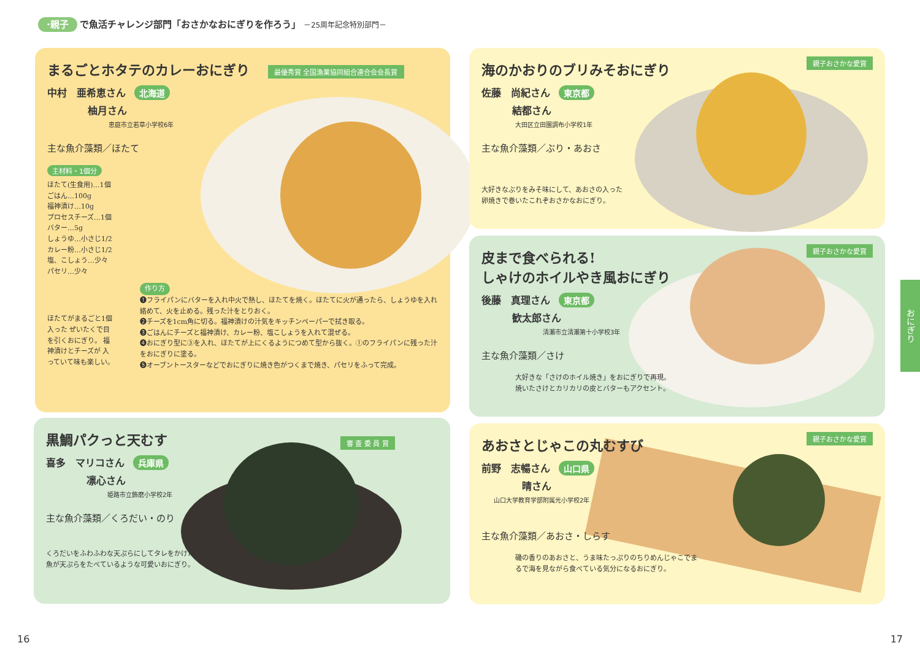·親子 で魚活チャレンジ部門「おさかなおにぎりを作ろう」 －25周年記念特別部門－
最優秀賞 全国漁業協同組合連合会会長賞
まるごとホタテのカレーおにぎり
中村　亜希恵さん 北海道
柚月さん
恵庭市立若草小学校6年
主な魚介藻類／ほたて
主材料・1個分
ほたて(生食用)…1個
ごはん…100g
福神漬け…10g
プロセスチーズ…1個
バター…5g
しょうゆ…小さじ1/2
カレー粉…小さじ1/2
塩、こしょう…少々
パセリ…少々
ほたてがまるごと1個入った ぜいたくで目を引くおにぎり。 福神漬けとチーズが 入っていて味も楽しい。
作り方
❶フライパンにバターを入れ中火で熱し、ほたてを焼く。ほたてに火が通ったら、しょうゆを入れ絡めて、火を止める。残った汁をとりおく。
❷チーズを1cm角に切る。福神漬けの汁気をキッチンペーパーで拭き取る。
❸ごはんにチーズと福神漬け、カレー粉、塩こしょうを入れて混ぜる。
❹おにぎり型に③を入れ、ほたてが上にくるようにつめて型から抜く。①のフライパンに残った汁をおにぎりに塗る。
❺オーブントースターなどでおにぎりに焼き色がつくまで焼き、パセリをふって完成。
審 査 委 員 賞
黒鯛パクっと天むす
喜多　マリコさん 兵庫県
凛心さん
姫路市立飾磨小学校2年
主な魚介藻類／くろだい・のり
くろだいをふわふわな天ぷらにしてタレをかけた、魚が天ぷらをたべているような可愛いおにぎり。
親子おさかな愛賞
海のかおりのブリみそおにぎり
佐藤　尚紀さん 東京都
結都さん
大田区立田園調布小学校1年
主な魚介藻類／ぶり・あおさ
大好きなぶりをみそ味にして、あおさの入った卵焼きで巻いたこれぞおさかなおにぎり。
親子おさかな愛賞
皮まで食べられる!
しゃけのホイルやき風おにぎり
後藤　真理さん 東京都
歓太郎さん
清瀬市立清瀬第十小学校3年
主な魚介藻類／さけ
大好きな「さけのホイル焼き」をおにぎりで再現。焼いたさけとカリカリの皮とバターもアクセント。
親子おさかな愛賞
あおさとじゃこの丸むすび
前野　志暢さん 山口県
晴さん
山口大学教育学部附属光小学校2年
主な魚介藻類／あおさ・しらす
磯の香りのあおさと、うま味たっぷりのちりめんじゃこでまるで海を見ながら食べている気分になるおにぎり。
おにぎり
16 17